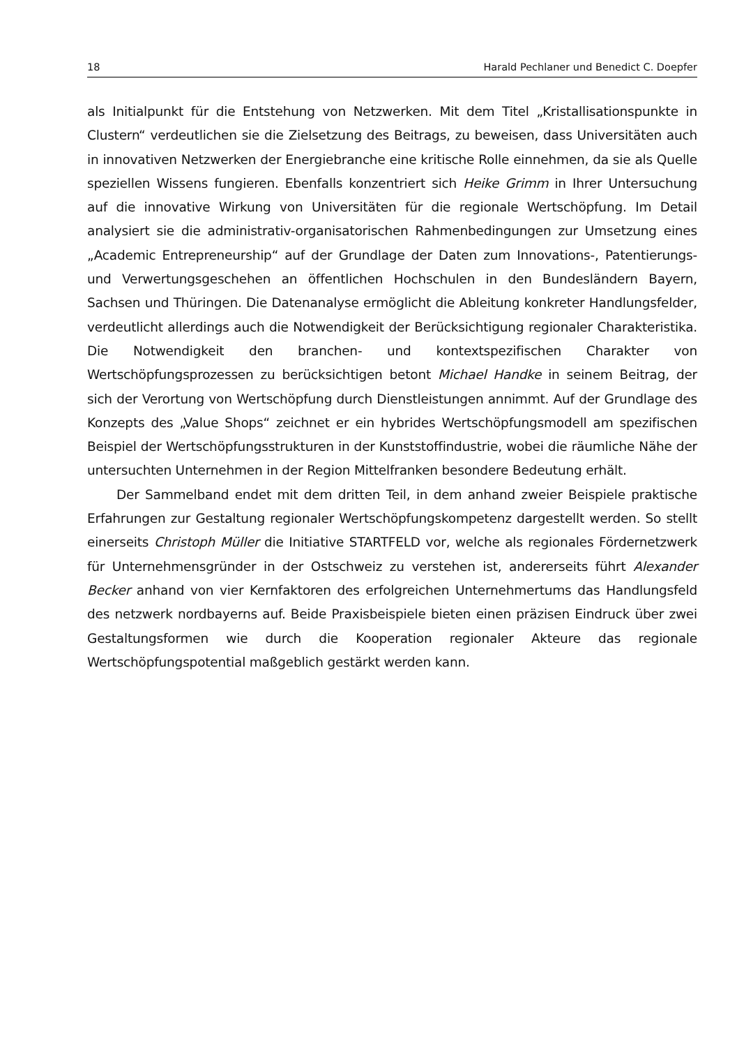18 Harald Pechlaner und Benedict C. Doepfer
als Initialpunkt für die Entstehung von Netzwerken. Mit dem Titel „Kristallisationspunkte in Clustern“ verdeutlichen sie die Zielsetzung des Beitrags, zu beweisen, dass Universitäten auch in innovativen Netzwerken der Energiebranche eine kritische Rolle einnehmen, da sie als Quelle speziellen Wissens fungieren. Ebenfalls konzentriert sich Heike Grimm in Ihrer Untersuchung auf die innovative Wirkung von Universitäten für die regionale Wertschöpfung. Im Detail analysiert sie die administrativ-organisatorischen Rahmenbedingungen zur Umsetzung eines „Academic Entrepreneurship“ auf der Grundlage der Daten zum Innovations-, Patentierungs- und Verwertungsgeschehen an öffentlichen Hochschulen in den Bundesländern Bayern, Sachsen und Thüringen. Die Datenanalyse ermöglicht die Ableitung konkreter Handlungsfelder, verdeutlicht allerdings auch die Notwendigkeit der Berücksichtigung regionaler Charakteristika. Die Notwendigkeit den branchen- und kontextspezifischen Charakter von Wertschöpfungsprozessen zu berücksichtigen betont Michael Handke in seinem Beitrag, der sich der Verortung von Wertschöpfung durch Dienstleistungen annimmt. Auf der Grundlage des Konzepts des „Value Shops“ zeichnet er ein hybrides Wertschöpfungsmodell am spezifischen Beispiel der Wertschöpfungsstrukturen in der Kunststoffindustrie, wobei die räumliche Nähe der untersuchten Unternehmen in der Region Mittelfranken besondere Bedeutung erhält.
Der Sammelband endet mit dem dritten Teil, in dem anhand zweier Beispiele praktische Erfahrungen zur Gestaltung regionaler Wertschöpfungskompetenz dargestellt werden. So stellt einerseits Christoph Müller die Initiative STARTFELD vor, welche als regionales Fördernetzwerk für Unternehmensgründer in der Ostschweiz zu verstehen ist, andererseits führt Alexander Becker anhand von vier Kernfaktoren des erfolgreichen Unternehmertums das Handlungsfeld des netzwerk nordbayerns auf. Beide Praxisbeispiele bieten einen präzisen Eindruck über zwei Gestaltungsformen wie durch die Kooperation regionaler Akteure das regionale Wertschöpfungspotential maßgeblich gestärkt werden kann.